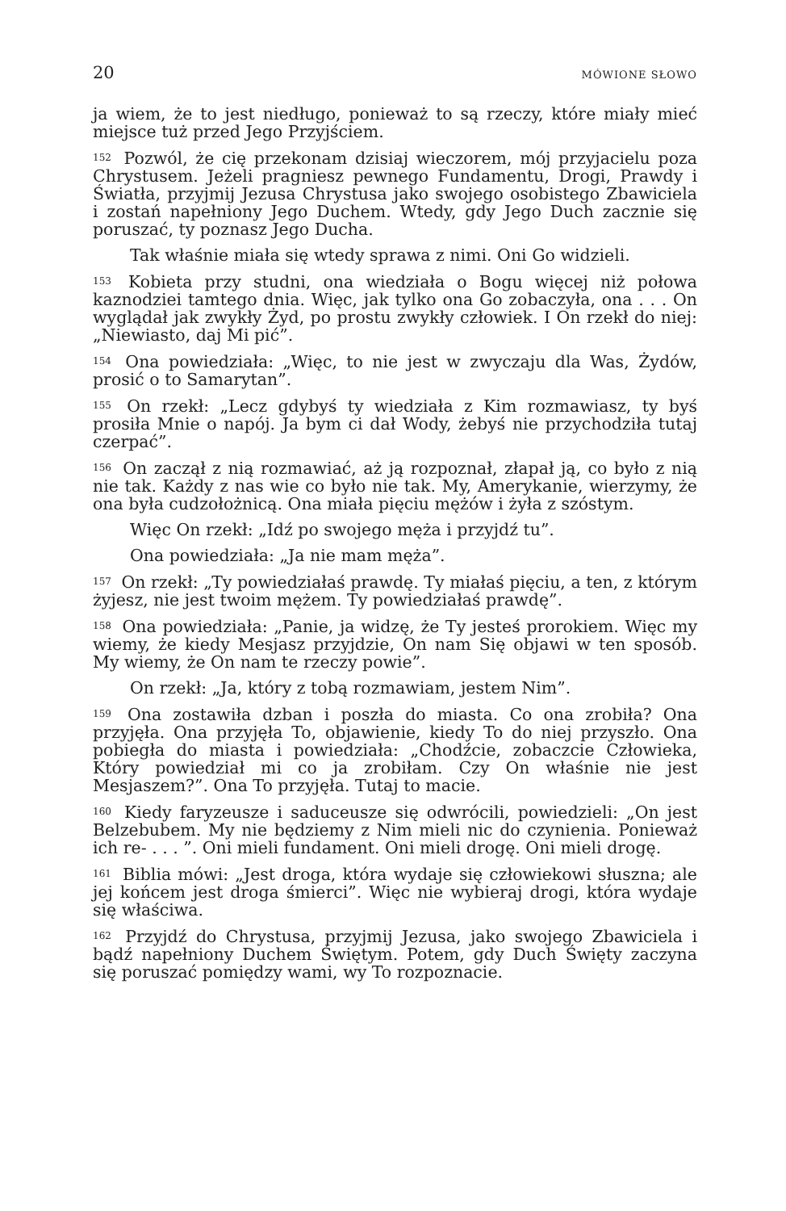20 MÓWIONE SŁOWO
ja wiem, że to jest niedługo, ponieważ to są rzeczy, które miały mieć miejsce tuż przed Jego Przyjściem.
<sup>152</sup> Pozwól, że cię przekonam dzisiaj wieczorem, mój przyjacielu poza Chrystusem. Jeżeli pragniesz pewnego Fundamentu, Drogi, Prawdy i Światła, przyjmij Jezusa Chrystusa jako swojego osobistego Zbawiciela i zostań napełniony Jego Duchem. Wtedy, gdy Jego Duch zacznie się poruszać, ty poznasz Jego Ducha.
Tak właśnie miała się wtedy sprawa z nimi. Oni Go widzieli.
<sup>153</sup> Kobieta przy studni, ona wiedziała o Bogu więcej niż połowa kaznodziei tamtego dnia. Więc, jak tylko ona Go zobaczyła, ona . . . On wyglądał jak zwykły Żyd, po prostu zwykły człowiek. I On rzekł do niej: „Niewiasto, daj Mi pić”.
<sup>154</sup> Ona powiedziała: „Więc, to nie jest w zwyczaju dla Was, Żydów, prosić o to Samarytan”.
<sup>155</sup> On rzekł: „Lecz gdybyś ty wiedziała z Kim rozmawiasz, ty byś prosiła Mnie o napój. Ja bym ci dał Wody, żebyś nie przychodziła tutaj czerpać”.
<sup>156</sup> On zaczął z nią rozmawiać, aż ją rozpoznał, złapał ją, co było z nią nie tak. Każdy z nas wie co było nie tak. My, Amerykanie, wierzymy, że ona była cudzołożnicą. Ona miała pięciu mężów i żyła z szóstym.
Więc On rzekł: „Idź po swojego męża i przyjdź tu”.
Ona powiedziała: „Ja nie mam męża”.
<sup>157</sup> On rzekł: „Ty powiedziałaś prawdę. Ty miałaś pięciu, a ten, z którym żyjesz, nie jest twoim mężem. Ty powiedziałaś prawdę”.
<sup>158</sup> Ona powiedziała: „Panie, ja widzę, że Ty jesteś prorokiem. Więc my wiemy, że kiedy Mesjasz przyjdzie, On nam Się objawi w ten sposób. My wiemy, że On nam te rzeczy powie”.
On rzekł: „Ja, który z tobą rozmawiam, jestem Nim”.
<sup>159</sup> Ona zostawiła dzban i poszła do miasta. Co ona zrobiła? Ona przyjęła. Ona przyjęła To, objawienie, kiedy To do niej przyszło. Ona pobiegła do miasta i powiedziała: „Chodźcie, zobaczcie Człowieka, Który powiedział mi co ja zrobiłam. Czy On właśnie nie jest Mesjaszem?”. Ona To przyjęła. Tutaj to macie.
<sup>160</sup> Kiedy faryzeusze i saduceusze się odwrócili, powiedzieli: „On jest Belzebubem. My nie będziemy z Nim mieli nic do czynienia. Ponieważ ich re- . . . ”. Oni mieli fundament. Oni mieli drogę. Oni mieli drogę.
<sup>161</sup> Biblia mówi: „Jest droga, która wydaje się człowiekowi słuszna; ale jej końcem jest droga śmierci”. Więc nie wybieraj drogi, która wydaje się właściwa.
<sup>162</sup> Przyjdź do Chrystusa, przyjmij Jezusa, jako swojego Zbawiciela i bądź napełniony Duchem Świętym. Potem, gdy Duch Święty zaczyna się poruszać pomiędzy wami, wy To rozpoznacie.